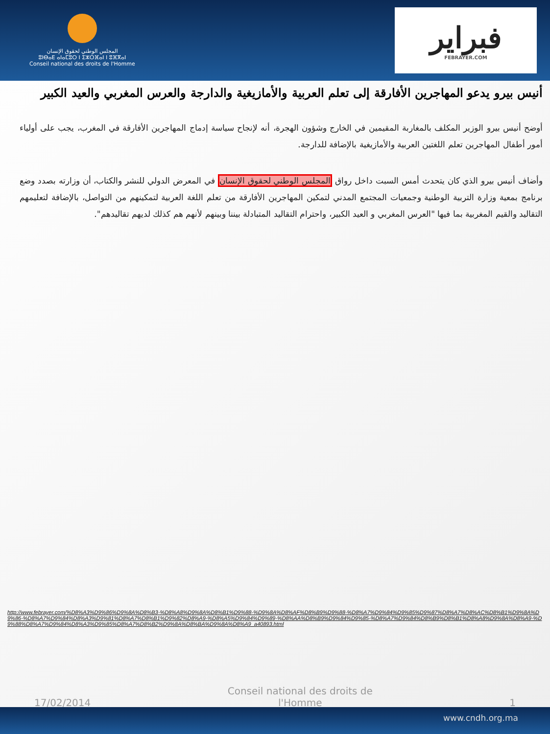المجلس الوطني لحقوق الإنسان
ⵓⵏⴱⴰⴹ ⴰⵏⴰⵎⵓⵔ ⵏ ⵉⵣⵔⴼⴰⵏ ⵏ ⵓⴼⴳⴰⵏ
Conseil national des droits de l'Homme
فبراير
FEBRAYER.COM
أنيس بيرو يدعو المهاجرين الأفارقة إلى تعلم العربية والأمازيغية والدارجة والعرس المغربي والعيد الكبير
أوضح أنيس بيرو الوزير المكلف بالمغاربة المقيمين في الخارج وشؤون الهجرة، أنه لإنجاح سياسة إدماج المهاجرين الأفارقة في المغرب، يجب على أولياء أمور أطفال المهاجرين تعلم اللغتين العربية والأمازيغية بالإضافة للدارجة.
وأضاف أنيس بيرو الذي كان يتحدث أمس السبت داخل رواق المجلس الوطني لحقوق الإنسان في المعرض الدولي للنشر والكتاب، أن وزارته بصدد وضع برنامج بمعية وزارة التربية الوطنية وجمعيات المجتمع المدني لتمكين المهاجرين الأفارقة من تعلم اللغة العربية لتمكينهم من التواصل، بالإضافة لتعليمهم التقاليد والقيم المغربية بما فيها "العرس المغربي و العيد الكبير، واحترام التقاليد المتبادلة بيننا وبينهم لأنهم هم كذلك لديهم تقاليدهم".
http://www.febrayer.com/%D8%A3%D9%86%D9%8A%D8%B3-%D8%A8%D9%8A%D8%B1%D9%88-%D9%8A%D8%AF%D8%B9%D9%88-%D8%A7%D9%84%D9%85%D9%87%D8%A7%D8%AC%D8%B1%D9%8A%D9%86-%D8%A7%D9%84%D8%A3%D9%81%D8%A7%D8%B1%D9%82%D8%A9-%D8%A5%D9%84%D9%89-%D8%AA%D8%B9%D9%84%D9%85-%D8%A7%D9%84%D8%B9%D8%B1%D8%A8%D9%8A%D8%A9-%D9%88%D8%A7%D9%84%D8%A3%D9%85%D8%A7%D8%B2%D9%8A%D8%BA%D9%8A%D8%A9_a40893.html
17/02/2014 Conseil national des droits de l'Homme 1
www.cndh.org.ma